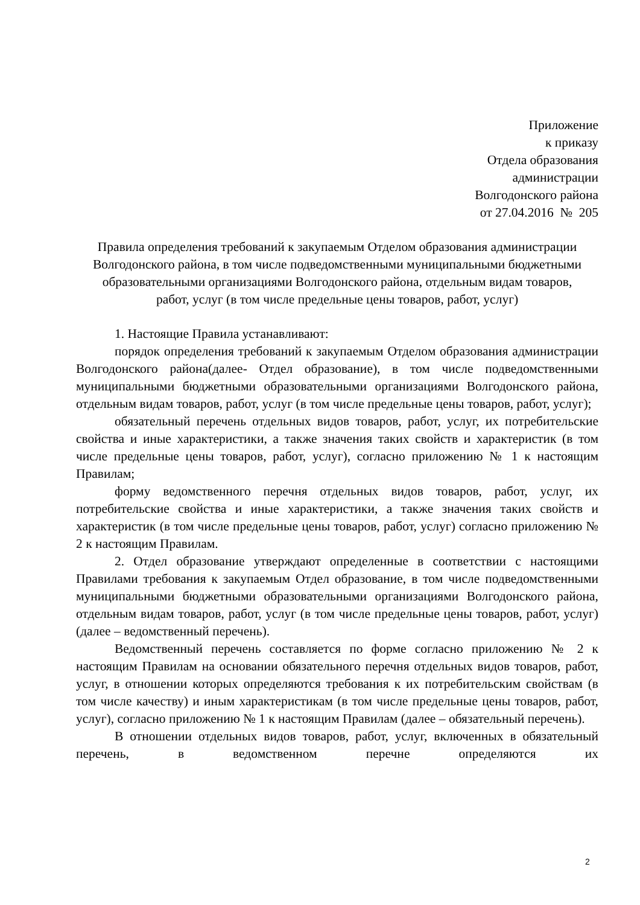Приложение
к приказу
Отдела образования
администрации
Волгодонского района
от 27.04.2016 № 205
Правила определения требований к закупаемым Отделом образования администрации Волгодонского района, в том числе подведомственными муниципальными бюджетными образовательными организациями Волгодонского района, отдельным видам товаров, работ, услуг (в том числе предельные цены товаров, работ, услуг)
1. Настоящие Правила устанавливают:
порядок определения требований к закупаемым Отделом образования администрации Волгодонского района(далее- Отдел образование), в том числе подведомственными муниципальными бюджетными образовательными организациями Волгодонского района, отдельным видам товаров, работ, услуг (в том числе предельные цены товаров, работ, услуг);
обязательный перечень отдельных видов товаров, работ, услуг, их потребительские свойства и иные характеристики, а также значения таких свойств и характеристик (в том числе предельные цены товаров, работ, услуг), согласно приложению № 1 к настоящим Правилам;
форму ведомственного перечня отдельных видов товаров, работ, услуг, их потребительские свойства и иные характеристики, а также значения таких свойств и характеристик (в том числе предельные цены товаров, работ, услуг) согласно приложению № 2 к настоящим Правилам.
2. Отдел образование утверждают определенные в соответствии с настоящими Правилами требования к закупаемым Отдел образование, в том числе подведомственными муниципальными бюджетными образовательными организациями Волгодонского района, отдельным видам товаров, работ, услуг (в том числе предельные цены товаров, работ, услуг) (далее – ведомственный перечень).
Ведомственный перечень составляется по форме согласно приложению № 2 к настоящим Правилам на основании обязательного перечня отдельных видов товаров, работ, услуг, в отношении которых определяются требования к их потребительским свойствам (в том числе качеству) и иным характеристикам (в том числе предельные цены товаров, работ, услуг), согласно приложению № 1 к настоящим Правилам (далее – обязательный перечень).
В отношении отдельных видов товаров, работ, услуг, включенных в обязательный перечень, в ведомственном перечне определяются их
2